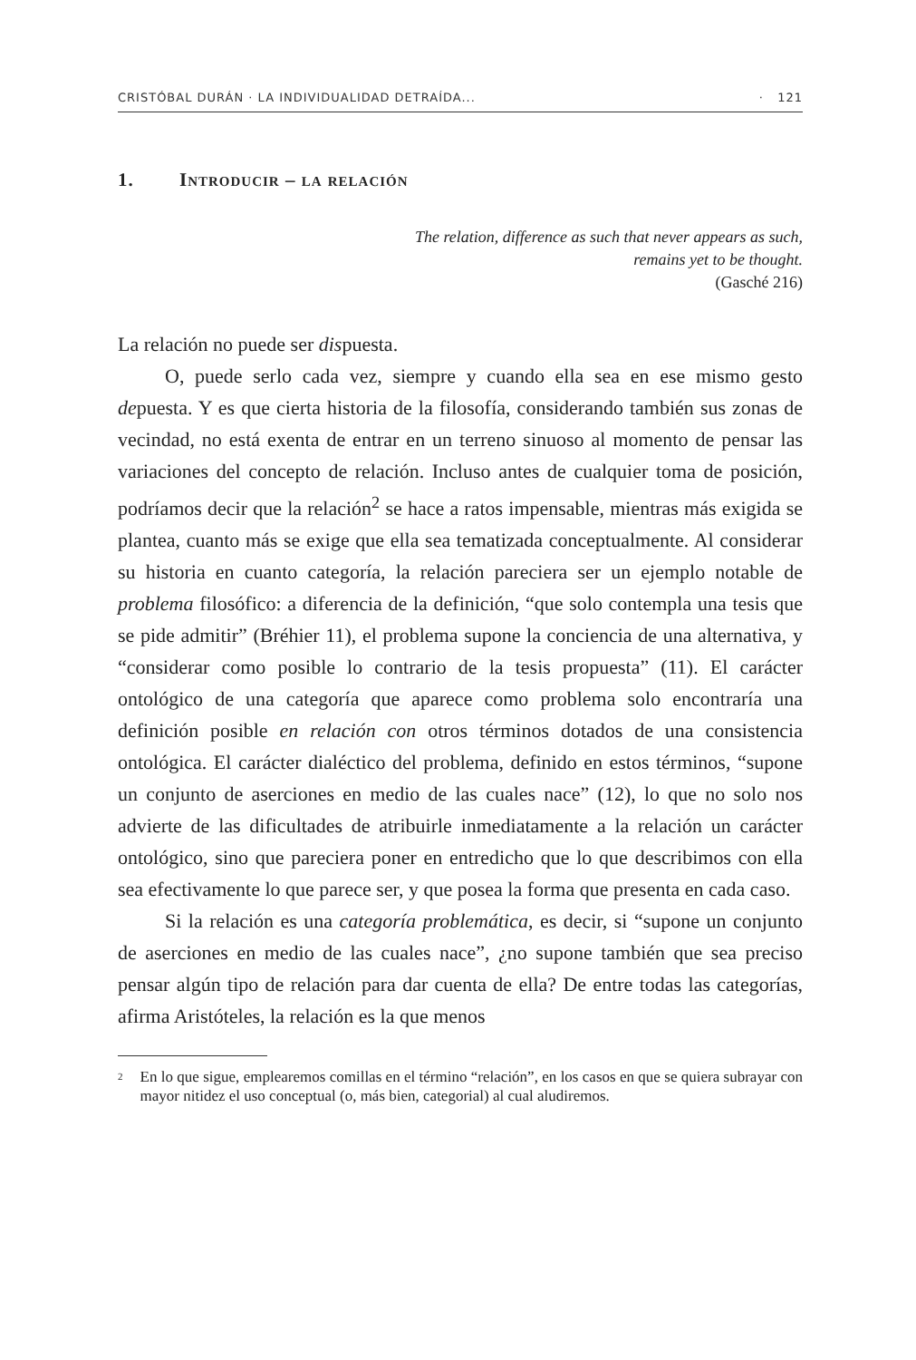CRISTÓBAL DURÁN · LA INDIVIDUALIDAD DETRAÍDA... · 121
1. Introducir – la relación
The relation, difference as such that never appears as such,
remains yet to be thought.
(Gasché 216)
La relación no puede ser dispuesta.
O, puede serlo cada vez, siempre y cuando ella sea en ese mismo gesto depuesta. Y es que cierta historia de la filosofía, considerando también sus zonas de vecindad, no está exenta de entrar en un terreno sinuoso al momento de pensar las variaciones del concepto de relación. Incluso antes de cualquier toma de posición, podríamos decir que la relación<sup>2</sup> se hace a ratos impensable, mientras más exigida se plantea, cuanto más se exige que ella sea tematizada conceptualmente. Al considerar su historia en cuanto categoría, la relación pareciera ser un ejemplo notable de problema filosófico: a diferencia de la definición, “que solo contempla una tesis que se pide admitir” (Bréhier 11), el problema supone la conciencia de una alternativa, y “considerar como posible lo contrario de la tesis propuesta” (11). El carácter ontológico de una categoría que aparece como problema solo encontraría una definición posible en relación con otros términos dotados de una consistencia ontológica. El carácter dialéctico del problema, definido en estos términos, “supone un conjunto de aserciones en medio de las cuales nace” (12), lo que no solo nos advierte de las dificultades de atribuirle inmediatamente a la relación un carácter ontológico, sino que pareciera poner en entredicho que lo que describimos con ella sea efectivamente lo que parece ser, y que posea la forma que presenta en cada caso.
Si la relación es una categoría problemática, es decir, si “supone un conjunto de aserciones en medio de las cuales nace”, ¿no supone también que sea preciso pensar algún tipo de relación para dar cuenta de ella? De entre todas las categorías, afirma Aristóteles, la relación es la que menos
<sup>2</sup>
En lo que sigue, emplearemos comillas en el término “relación”, en los casos en que se quiera subrayar con mayor nitidez el uso conceptual (o, más bien, categorial) al cual aludiremos.